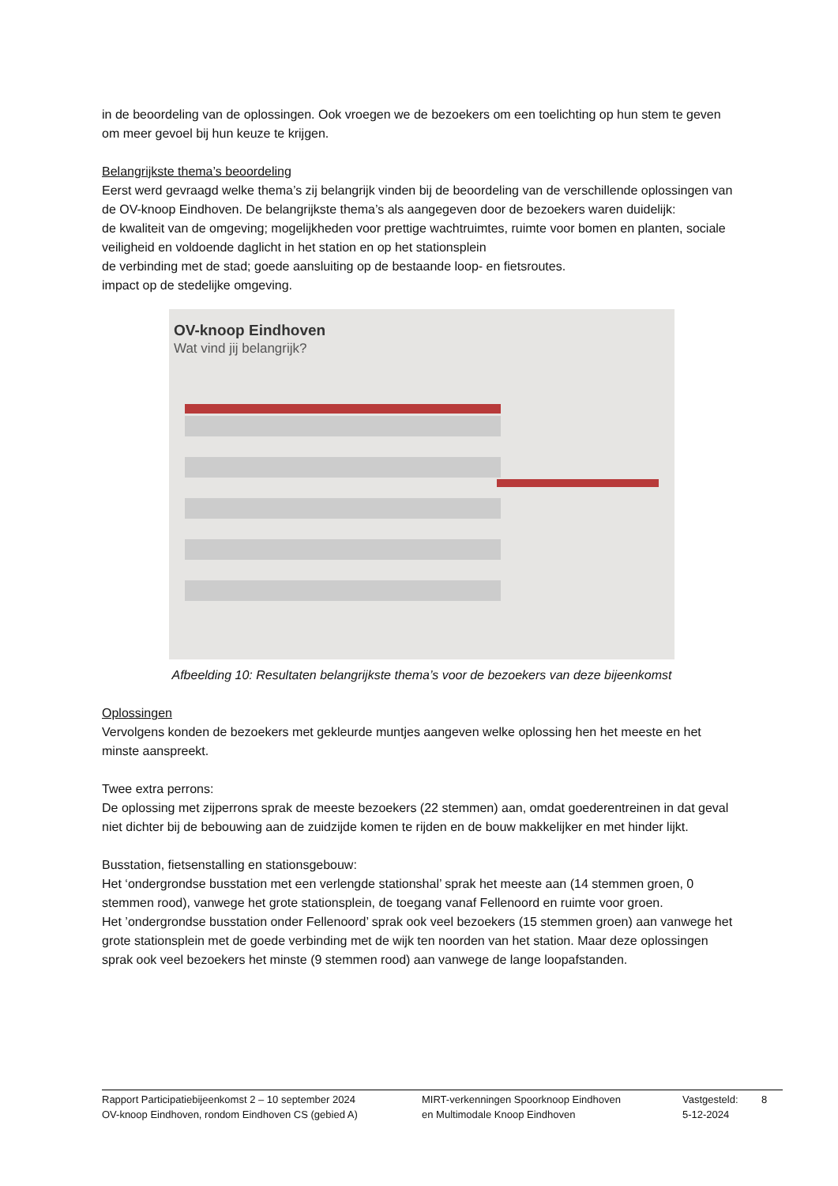in de beoordeling van de oplossingen. Ook vroegen we de bezoekers om een toelichting op hun stem te geven om meer gevoel bij hun keuze te krijgen.
Belangrijkste thema’s beoordeling
Eerst werd gevraagd welke thema’s zij belangrijk vinden bij de beoordeling van de verschillende oplossingen van de OV-knoop Eindhoven. De belangrijkste thema’s als aangegeven door de bezoekers waren duidelijk:
de kwaliteit van de omgeving; mogelijkheden voor prettige wachtruimtes, ruimte voor bomen en planten, sociale veiligheid en voldoende daglicht in het station en op het stationsplein
de verbinding met de stad; goede aansluiting op de bestaande loop- en fietsroutes.
impact op de stedelijke omgeving.
OV-knoop Eindhoven
Wat vind jij belangrijk?
Afbeelding 10: Resultaten belangrijkste thema’s voor de bezoekers van deze bijeenkomst
Oplossingen
Vervolgens konden de bezoekers met gekleurde muntjes aangeven welke oplossing hen het meeste en het minste aanspreekt.
Twee extra perrons:
De oplossing met zijperrons sprak de meeste bezoekers (22 stemmen) aan, omdat goederentreinen in dat geval niet dichter bij de bebouwing aan de zuidzijde komen te rijden en de bouw makkelijker en met hinder lijkt.
Busstation, fietsenstalling en stationsgebouw:
Het ‘ondergrondse busstation met een verlengde stationshal’ sprak het meeste aan (14 stemmen groen, 0 stemmen rood), vanwege het grote stationsplein, de toegang vanaf Fellenoord en ruimte voor groen.
Het ’ondergrondse busstation onder Fellenoord’ sprak ook veel bezoekers (15 stemmen groen) aan vanwege het grote stationsplein met de goede verbinding met de wijk ten noorden van het station. Maar deze oplossingen sprak ook veel bezoekers het minste (9 stemmen rood) aan vanwege de lange loopafstanden.
Rapport Participatiebijeenkomst 2 – 10 september 2024
OV-knoop Eindhoven, rondom Eindhoven CS (gebied A)
MIRT-verkenningen Spoorknoop Eindhoven
en Multimodale Knoop Eindhoven
Vastgesteld:
5-12-2024
8